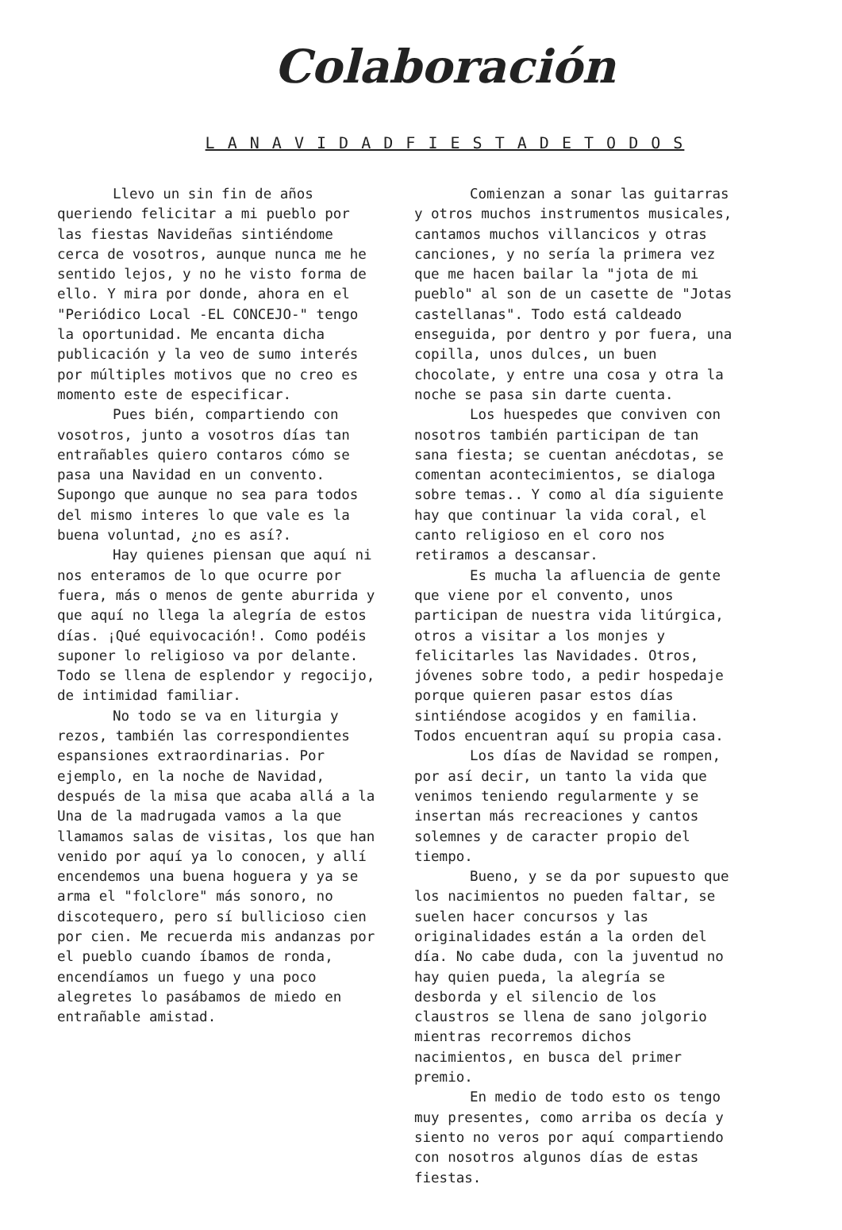Colaboración
L A N A V I D A D F I E S T A D E T O D O S
Llevo un sin fin de años queriendo felicitar a mi pueblo por las fiestas Navideñas sintiéndome cerca de vosotros, aunque nunca me he sentido lejos, y no he visto forma de ello. Y mira por donde, ahora en el "Periódico Local -EL CONCEJO-" tengo la oportunidad. Me encanta dicha publicación y la veo de sumo interés por múltiples motivos que no creo es momento este de especificar.
Pues bién, compartiendo con vosotros, junto a vosotros días tan entrañables quiero contaros cómo se pasa una Navidad en un convento. Supongo que aunque no sea para todos del mismo interes lo que vale es la buena voluntad, ¿no es así?.
Hay quienes piensan que aquí ni nos enteramos de lo que ocurre por fuera, más o menos de gente aburrida y que aquí no llega la alegría de estos días. ¡Qué equivocación!. Como podéis suponer lo religioso va por delante. Todo se llena de esplendor y regocijo, de intimidad familiar.
No todo se va en liturgia y rezos, también las correspondientes espansiones extraordinarias. Por ejemplo, en la noche de Navidad, después de la misa que acaba allá a la Una de la madrugada vamos a la que llamamos salas de visitas, los que han venido por aquí ya lo conocen, y allí encendemos una buena hoguera y ya se arma el "folclore" más sonoro, no discotequero, pero sí bullicioso cien por cien. Me recuerda mis andanzas por el pueblo cuando íbamos de ronda, encendíamos un fuego y una poco alegretes lo pasábamos de miedo en entrañable amistad.
Comienzan a sonar las guitarras y otros muchos instrumentos musicales, cantamos muchos villancicos y otras canciones, y no sería la primera vez que me hacen bailar la "jota de mi pueblo" al son de un casette de "Jotas castellanas". Todo está caldeado enseguida, por dentro y por fuera, una copilla, unos dulces, un buen chocolate, y entre una cosa y otra la noche se pasa sin darte cuenta.
Los huespedes que conviven con nosotros también participan de tan sana fiesta; se cuentan anécdotas, se comentan acontecimientos, se dialoga sobre temas.. Y como al día siguiente hay que continuar la vida coral, el canto religioso en el coro nos retiramos a descansar.
Es mucha la afluencia de gente que viene por el convento, unos participan de nuestra vida litúrgica, otros a visitar a los monjes y felicitarles las Navidades. Otros, jóvenes sobre todo, a pedir hospedaje porque quieren pasar estos días sintiéndose acogidos y en familia. Todos encuentran aquí su propia casa.
Los días de Navidad se rompen, por así decir, un tanto la vida que venimos teniendo regularmente y se insertan más recreaciones y cantos solemnes y de caracter propio del tiempo.
Bueno, y se da por supuesto que los nacimientos no pueden faltar, se suelen hacer concursos y las originalidades están a la orden del día. No cabe duda, con la juventud no hay quien pueda, la alegría se desborda y el silencio de los claustros se llena de sano jolgorio mientras recorremos dichos nacimientos, en busca del primer premio.
En medio de todo esto os tengo muy presentes, como arriba os decía y siento no veros por aquí compartiendo con nosotros algunos días de estas fiestas.